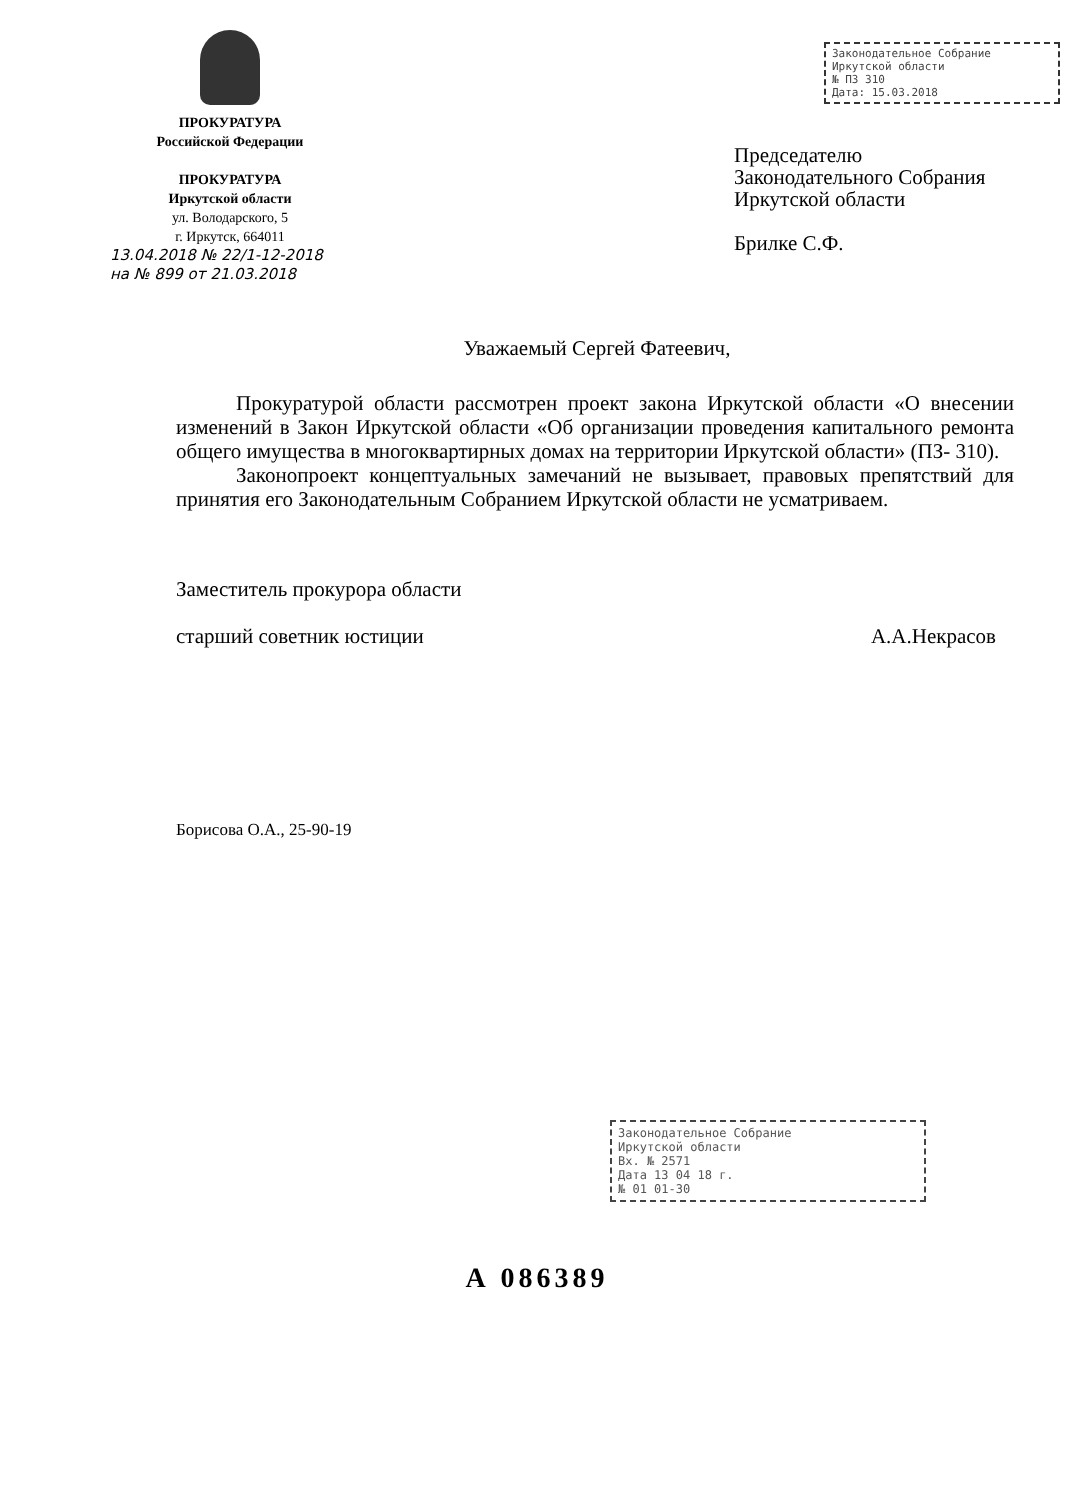ПРОКУРАТУРА
Российской Федерации
ПРОКУРАТУРА
Иркутской области
ул. Володарского, 5
г. Иркутск, 664011
13.04.2018 № 22/1-12-2018
на № 899 от 21.03.2018
Законодательное Собрание
Иркутской области
№ ПЗ 310
Дата: 15.03.2018
Председателю
Законодательного Собрания
Иркутской области
Брилке С.Ф.
Уважаемый Сергей Фатеевич,
Прокуратурой области рассмотрен проект закона Иркутской области «О внесении изменений в Закон Иркутской области «Об организации проведения капитального ремонта общего имущества в многоквартирных домах на территории Иркутской области» (ПЗ- 310).
Законопроект концептуальных замечаний не вызывает, правовых препятствий для принятия его Законодательным Собранием Иркутской области не усматриваем.
Заместитель прокурора области
старший советник юстиции А.А.Некрасов
Борисова О.А., 25-90-19
Законодательное Собрание
Иркутской области
Вх. № 2571
Дата 13 04 18 г.
№ 01 01-30
А 086389